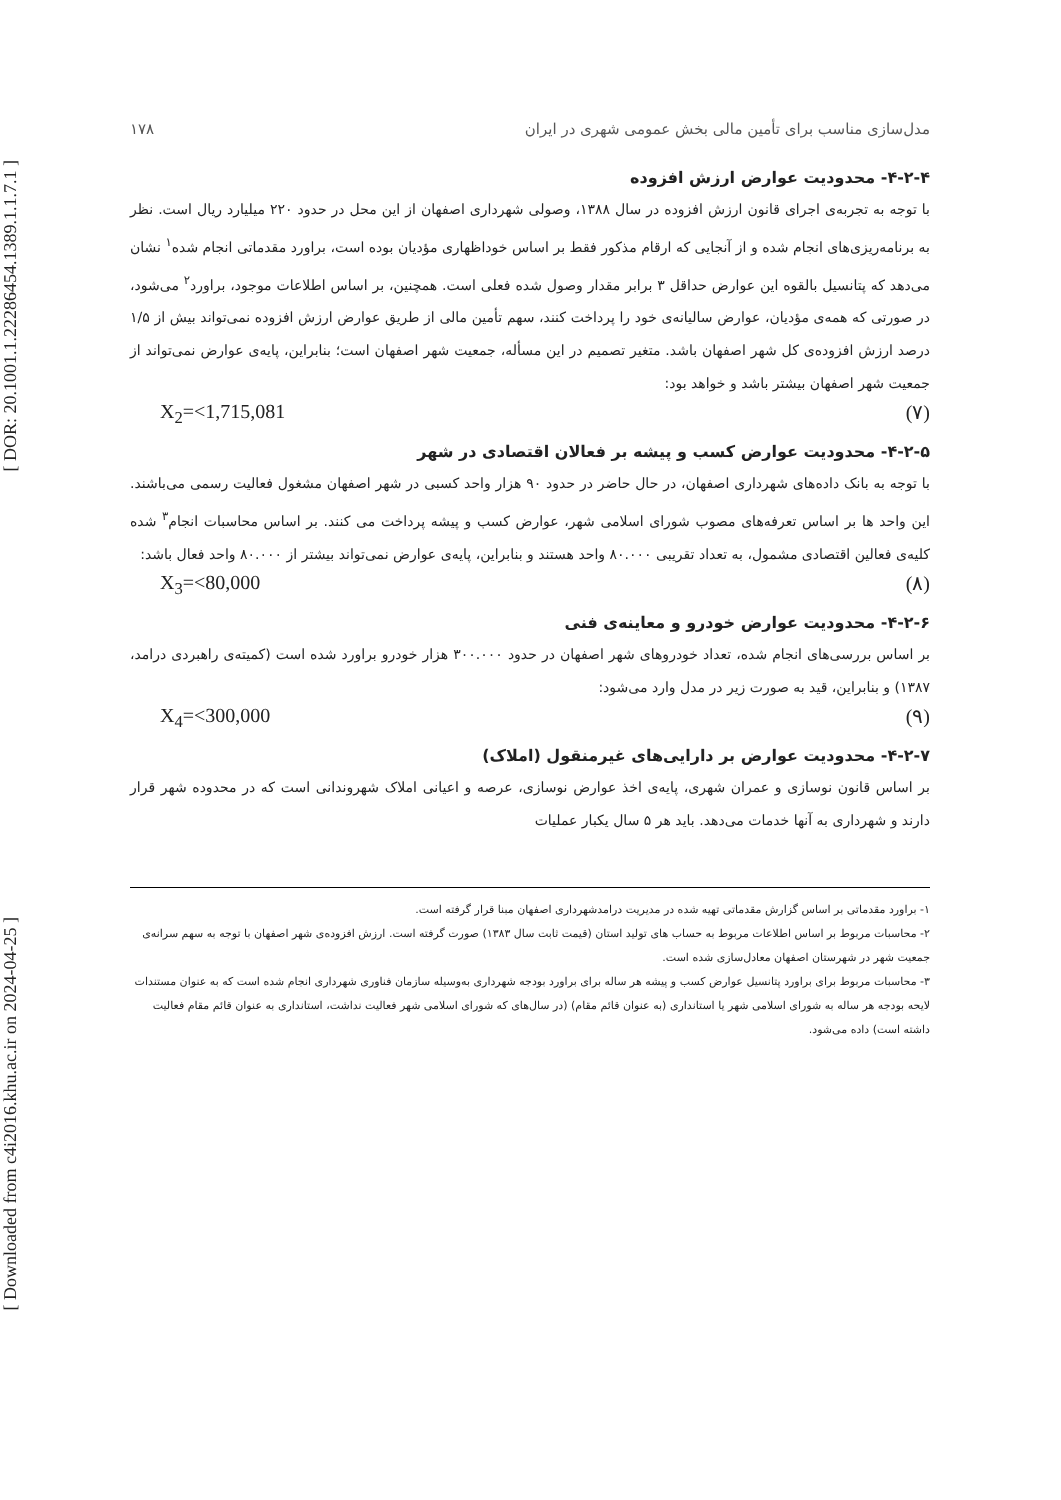[ DOR: 20.1001.1.22286454.1389.1.1.7.1 ]
[ Downloaded from c4i2016.khu.ac.ir on 2024-04-25 ]
مدل‌سازی مناسب برای تأمین مالی بخش عمومی شهری در ایران ۱۷۸
۴-۲-۴- محدودیت عوارض ارزش افزوده
با توجه به تجربه‌ی اجرای قانون ارزش افزوده در سال ۱۳۸۸، وصولی شهرداری اصفهان از این محل در حدود ۲۲۰ میلیارد ریال است. نظر به برنامه‌ریزی‌های انجام شده و از آنجایی که ارقام مذکور فقط بر اساس خوداظهاری مؤدیان بوده است، براورد مقدماتی انجام شده<sup>۱</sup> نشان می‌دهد که پتانسیل بالقوه این عوارض حداقل ۳ برابر مقدار وصول شده فعلی است. همچنین، بر اساس اطلاعات موجود، براورد<sup>۲</sup> می‌شود، در صورتی که همه‌ی مؤدیان، عوارض سالیانه‌ی خود را پرداخت کنند، سهم تأمین مالی از طریق عوارض ارزش افزوده نمی‌تواند بیش از ۱/۵ درصد ارزش افزوده‌ی کل شهر اصفهان باشد. متغیر تصمیم در این مسأله، جمعیت شهر اصفهان است؛ بنابراین، پایه‌ی عوارض نمی‌تواند از جمعیت شهر اصفهان بیشتر باشد و خواهد بود:
X<sub>2</sub>=<1,715,081 (۷)
۴-۲-۵- محدودیت عوارض کسب و پیشه بر فعالان اقتصادی در شهر
با توجه به بانک داده‌های شهرداری اصفهان، در حال حاضر در حدود ۹۰ هزار واحد کسبی در شهر اصفهان مشغول فعالیت رسمی می‌باشند. این واحد ها بر اساس تعرفه‌های مصوب شورای اسلامی شهر، عوارض کسب و پیشه پرداخت می کنند. بر اساس محاسبات انجام<sup>۳</sup> شده کلیه‌ی فعالین اقتصادی مشمول، به تعداد تقریبی ۸۰.۰۰۰ واحد هستند و بنابراین، پایه‌ی عوارض نمی‌تواند بیشتر از ۸۰.۰۰۰ واحد فعال باشد:
X<sub>3</sub>=<80,000 (۸)
۴-۲-۶- محدودیت عوارض خودرو و معاینه‌ی فنی
بر اساس بررسی‌های انجام شده، تعداد خودروهای شهر اصفهان در حدود ۳۰۰.۰۰۰ هزار خودرو براورد شده است (کمیته‌ی راهبردی درامد، ۱۳۸۷) و بنابراین، قید به صورت زیر در مدل وارد می‌شود:
X<sub>4</sub>=<300,000 (۹)
۴-۲-۷- محدودیت عوارض بر دارایی‌های غیرمنقول (املاک)
بر اساس قانون نوسازی و عمران شهری، پایه‌ی اخذ عوارض نوسازی، عرصه و اعیانی املاک شهروندانی است که در محدوده شهر قرار دارند و شهرداری به آنها خدمات می‌دهد. باید هر ۵ سال یکبار عملیات
۱- براورد مقدماتی بر اساس گزارش مقدماتی تهیه شده در مدیریت درامدشهرداری اصفهان مبنا قرار گرفته است.
۲- محاسبات مربوط بر اساس اطلاعات مربوط به حساب های تولید استان (قیمت ثابت سال ۱۳۸۳) صورت گرفته است. ارزش افزوده‌ی شهر اصفهان با توجه به سهم سرانه‌ی جمعیت شهر در شهرستان اصفهان معادل‌سازی شده است.
۳- محاسبات مربوط برای براورد پتانسیل عوارض کسب و پیشه هر ساله برای براورد بودجه شهرداری به‌وسیله سازمان فناوری شهرداری انجام شده است که به عنوان مستندات لایحه بودجه هر ساله به شورای اسلامی شهر یا استانداری (به عنوان قائم مقام) (در سال‌های که شورای اسلامی شهر فعالیت نداشت، استانداری به عنوان قائم مقام فعالیت داشته است) داده می‌شود.